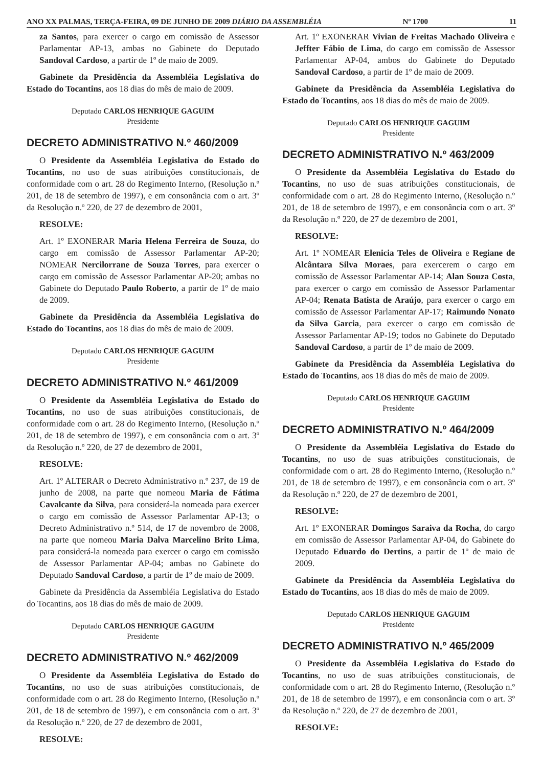ANO XX PALMAS, TERÇA-FEIRA, 09 DE JUNHO DE 2009 DIÁRIO DA ASSEMBLÉIA Nº 1700 11
za Santos, para exercer o cargo em comissão de Assessor Parlamentar AP-13, ambas no Gabinete do Deputado Sandoval Cardoso, a partir de 1º de maio de 2009.
Gabinete da Presidência da Assembléia Legislativa do Estado do Tocantins, aos 18 dias do mês de maio de 2009.
Deputado CARLOS HENRIQUE GAGUIM
Presidente
DECRETO ADMINISTRATIVO N.º 460/2009
O Presidente da Assembléia Legislativa do Estado do Tocantins, no uso de suas atribuições constitucionais, de conformidade com o art. 28 do Regimento Interno, (Resolução n.º 201, de 18 de setembro de 1997), e em consonância com o art. 3º da Resolução n.º 220, de 27 de dezembro de 2001,
RESOLVE:
Art. 1º EXONERAR Maria Helena Ferreira de Souza, do cargo em comissão de Assessor Parlamentar AP-20; NOMEAR Nercilorrane de Souza Torres, para exercer o cargo em comissão de Assessor Parlamentar AP-20; ambas no Gabinete do Deputado Paulo Roberto, a partir de 1º de maio de 2009.
Gabinete da Presidência da Assembléia Legislativa do Estado do Tocantins, aos 18 dias do mês de maio de 2009.
Deputado CARLOS HENRIQUE GAGUIM
Presidente
DECRETO ADMINISTRATIVO N.º 461/2009
O Presidente da Assembléia Legislativa do Estado do Tocantins, no uso de suas atribuições constitucionais, de conformidade com o art. 28 do Regimento Interno, (Resolução n.º 201, de 18 de setembro de 1997), e em consonância com o art. 3º da Resolução n.º 220, de 27 de dezembro de 2001,
RESOLVE:
Art. 1º ALTERAR o Decreto Administrativo n.º 237, de 19 de junho de 2008, na parte que nomeou Maria de Fátima Cavalcante da Silva, para considerá-la nomeada para exercer o cargo em comissão de Assessor Parlamentar AP-13; o Decreto Administrativo n.º 514, de 17 de novembro de 2008, na parte que nomeou Maria Dalva Marcelino Brito Lima, para considerá-la nomeada para exercer o cargo em comissão de Assessor Parlamentar AP-04; ambas no Gabinete do Deputado Sandoval Cardoso, a partir de 1º de maio de 2009.
Gabinete da Presidência da Assembléia Legislativa do Estado do Tocantins, aos 18 dias do mês de maio de 2009.
Deputado CARLOS HENRIQUE GAGUIM
Presidente
DECRETO ADMINISTRATIVO N.º 462/2009
O Presidente da Assembléia Legislativa do Estado do Tocantins, no uso de suas atribuições constitucionais, de conformidade com o art. 28 do Regimento Interno, (Resolução n.º 201, de 18 de setembro de 1997), e em consonância com o art. 3º da Resolução n.º 220, de 27 de dezembro de 2001,
RESOLVE:
Art. 1º EXONERAR Vivian de Freitas Machado Oliveira e Jeffter Fábio de Lima, do cargo em comissão de Assessor Parlamentar AP-04, ambos do Gabinete do Deputado Sandoval Cardoso, a partir de 1º de maio de 2009.
Gabinete da Presidência da Assembléia Legislativa do Estado do Tocantins, aos 18 dias do mês de maio de 2009.
Deputado CARLOS HENRIQUE GAGUIM
Presidente
DECRETO ADMINISTRATIVO N.º 463/2009
O Presidente da Assembléia Legislativa do Estado do Tocantins, no uso de suas atribuições constitucionais, de conformidade com o art. 28 do Regimento Interno, (Resolução n.º 201, de 18 de setembro de 1997), e em consonância com o art. 3º da Resolução n.º 220, de 27 de dezembro de 2001,
RESOLVE:
Art. 1º NOMEAR Elenicia Teles de Oliveira e Regiane de Alcântara Silva Moraes, para exercerem o cargo em comissão de Assessor Parlamentar AP-14; Alan Souza Costa, para exercer o cargo em comissão de Assessor Parlamentar AP-04; Renata Batista de Araújo, para exercer o cargo em comissão de Assessor Parlamentar AP-17; Raimundo Nonato da Silva Garcia, para exercer o cargo em comissão de Assessor Parlamentar AP-19; todos no Gabinete do Deputado Sandoval Cardoso, a partir de 1º de maio de 2009.
Gabinete da Presidência da Assembléia Legislativa do Estado do Tocantins, aos 18 dias do mês de maio de 2009.
Deputado CARLOS HENRIQUE GAGUIM
Presidente
DECRETO ADMINISTRATIVO N.º 464/2009
O Presidente da Assembléia Legislativa do Estado do Tocantins, no uso de suas atribuições constitucionais, de conformidade com o art. 28 do Regimento Interno, (Resolução n.º 201, de 18 de setembro de 1997), e em consonância com o art. 3º da Resolução n.º 220, de 27 de dezembro de 2001,
RESOLVE:
Art. 1º EXONERAR Domingos Saraiva da Rocha, do cargo em comissão de Assessor Parlamentar AP-04, do Gabinete do Deputado Eduardo do Dertins, a partir de 1º de maio de 2009.
Gabinete da Presidência da Assembléia Legislativa do Estado do Tocantins, aos 18 dias do mês de maio de 2009.
Deputado CARLOS HENRIQUE GAGUIM
Presidente
DECRETO ADMINISTRATIVO N.º 465/2009
O Presidente da Assembléia Legislativa do Estado do Tocantins, no uso de suas atribuições constitucionais, de conformidade com o art. 28 do Regimento Interno, (Resolução n.º 201, de 18 de setembro de 1997), e em consonância com o art. 3º da Resolução n.º 220, de 27 de dezembro de 2001,
RESOLVE: